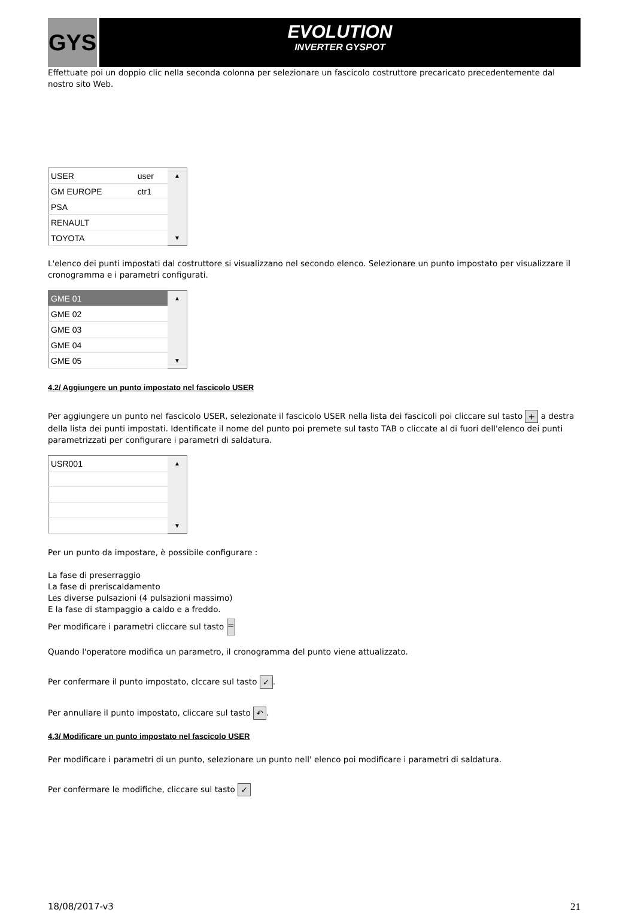GYS
EVOLUTION
INVERTER GYSPOT
Effettuate poi un doppio clic nella seconda colonna per selezionare un fascicolo costruttore precaricato precedentemente dal nostro sito Web.
| USER | user | ▲ |
| GM EUROPE | ctr1 | |
| PSA | | |
| RENAULT | | |
| TOYOTA | | ▼ |
L'elenco dei punti impostati dal costruttore si visualizzano nel secondo elenco. Selezionare un punto impostato per visualizzare il cronogramma e i parametri configurati.
| GME 01 | ▲ |
| GME 02 | |
| GME 03 | |
| GME 04 | |
| GME 05 | ▼ |
4.2/ Aggiungere un punto impostato nel fascicolo USER
Per aggiungere un punto nel fascicolo USER, selezionate il fascicolo USER nella lista dei fascicoli poi cliccare sul tasto + a destra della lista dei punti impostati. Identificate il nome del punto poi premete sul tasto TAB o cliccate al di fuori dell'elenco dei punti parametrizzati per configurare i parametri di saldatura.
| USR001 | ▲ |
| | ▼ |
Per un punto da impostare, è possibile configurare :
La fase di preserraggio
La fase di preriscaldamento
Les diverse pulsazioni (4 pulsazioni massimo)
E la fase di stampaggio a caldo e a freddo.
Per modificare i parametri cliccare sul tasto =
Quando l'operatore modifica un parametro, il cronogramma del punto viene attualizzato.
Per confermare il punto impostato, clccare sul tasto ✓.
Per annullare il punto impostato, cliccare sul tasto ↶.
4.3/ Modificare un punto impostato nel fascicolo USER
Per modificare i parametri di un punto, selezionare un punto nell' elenco poi modificare i parametri di saldatura.
Per confermare le modifiche, cliccare sul tasto ✓
18/08/2017-v3 21